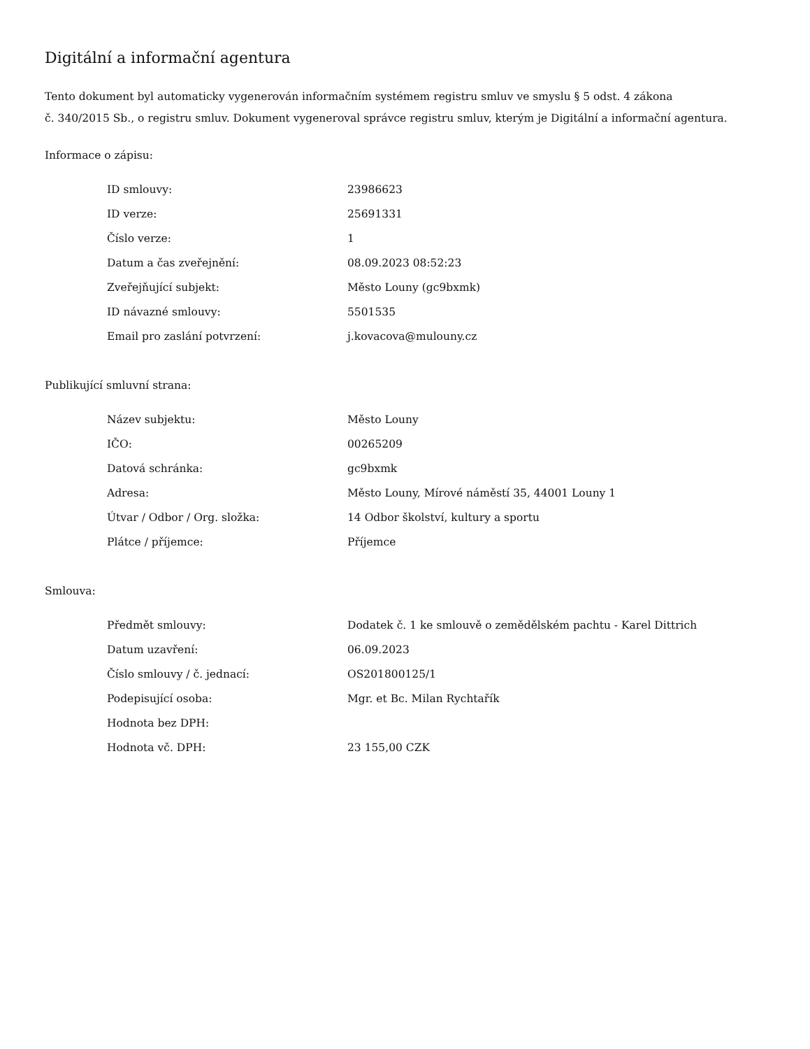Digitální a informační agentura
Tento dokument byl automaticky vygenerován informačním systémem registru smluv ve smyslu § 5 odst. 4 zákona
č. 340/2015 Sb., o registru smluv. Dokument vygeneroval správce registru smluv, kterým je Digitální a informační agentura.
Informace o zápisu:
| ID smlouvy: | 23986623 |
| ID verze: | 25691331 |
| Číslo verze: | 1 |
| Datum a čas zveřejnění: | 08.09.2023 08:52:23 |
| Zveřejňující subjekt: | Město Louny (gc9bxmk) |
| ID návazné smlouvy: | 5501535 |
| Email pro zaslání potvrzení: | j.kovacova@mulouny.cz |
Publikující smluvní strana:
| Název subjektu: | Město Louny |
| IČO: | 00265209 |
| Datová schránka: | gc9bxmk |
| Adresa: | Město Louny, Mírové náměstí 35, 44001 Louny 1 |
| Útvar / Odbor / Org. složka: | 14 Odbor školství, kultury a sportu |
| Plátce / příjemce: | Příjemce |
Smlouva:
| Předmět smlouvy: | Dodatek č. 1 ke smlouvě o zemědělském pachtu - Karel Dittrich |
| Datum uzavření: | 06.09.2023 |
| Číslo smlouvy / č. jednací: | OS201800125/1 |
| Podepisující osoba: | Mgr. et Bc. Milan Rychtařík |
| Hodnota bez DPH: | |
| Hodnota vč. DPH: | 23 155,00 CZK |